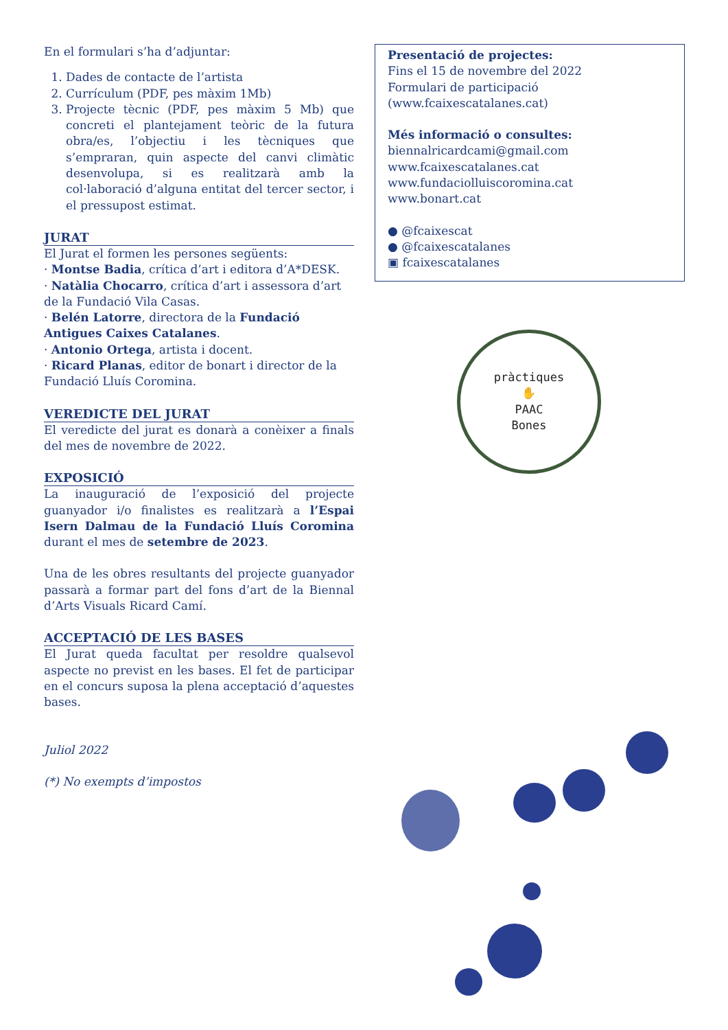En el formulari s’ha d’adjuntar:
1. Dades de contacte de l’artista
2. Currículum (PDF, pes màxim 1Mb)
3. Projecte tècnic (PDF, pes màxim 5 Mb) que concreti el plantejament teòric de la futura obra/es, l’objectiu i les tècniques que s’empraran, quin aspecte del canvi climàtic desenvolupa, si es realitzarà amb la col·laboració d’alguna entitat del tercer sector, i el pressupost estimat.
JURAT
El Jurat el formen les persones següents:
· Montse Badia, crítica d’art i editora d’A*DESK.
· Natàlia Chocarro, crítica d’art i assessora d’art de la Fundació Vila Casas.
· Belén Latorre, directora de la Fundació Antigues Caixes Catalanes.
· Antonio Ortega, artista i docent.
· Ricard Planas, editor de bonart i director de la Fundació Lluís Coromina.
VEREDICTE DEL JURAT
El veredicte del jurat es donarà a conèixer a finals del mes de novembre de 2022.
EXPOSICIÓ
La inauguració de l’exposició del projecte guanyador i/o finalistes es realitzarà a l’Espai Isern Dalmau de la Fundació Lluís Coromina durant el mes de setembre de 2023.
Una de les obres resultants del projecte guanyador passarà a formar part del fons d’art de la Biennal d’Arts Visuals Ricard Camí.
ACCEPTACIÓ DE LES BASES
El Jurat queda facultat per resoldre qualsevol aspecte no previst en les bases. El fet de participar en el concurs suposa la plena acceptació d’aquestes bases.
Juliol 2022
(*) No exempts d’impostos
Presentació de projectes:
Fins el 15 de novembre del 2022
Formulari de participació
(www.fcaixescatalanes.cat)
Més informació o consultes:
biennalricardcami@gmail.com
www.fcaixescatalanes.cat
www.fundaciolluiscoromina.cat
www.bonart.cat
● @fcaixescat
● @fcaixescatalanes
▣ fcaixescatalanes
pràctiques
✋
PAAC
Bones